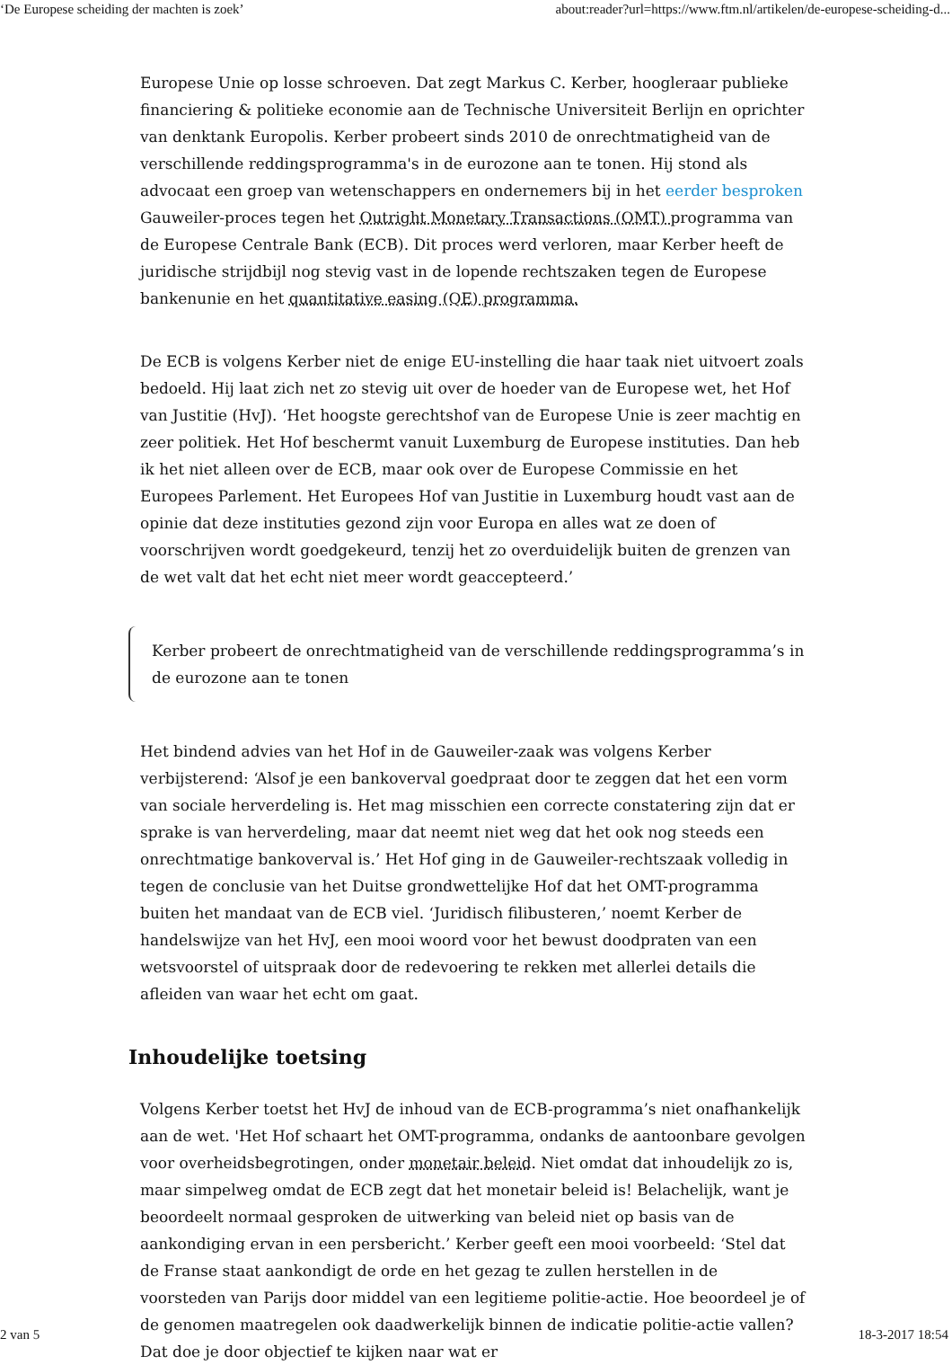‘De Europese scheiding der machten is zoek’ about:reader?url=https://www.ftm.nl/artikelen/de-europese-scheiding-d...
Europese Unie op losse schroeven. Dat zegt Markus C. Kerber, hoogleraar publieke financiering & politieke economie aan de Technische Universiteit Berlijn en oprichter van denktank Europolis. Kerber probeert sinds 2010 de onrechtmatigheid van de verschillende reddingsprogramma's in de eurozone aan te tonen. Hij stond als advocaat een groep van wetenschappers en ondernemers bij in het eerder besproken Gauweiler-proces tegen het Outright Monetary Transactions (OMT) programma van de Europese Centrale Bank (ECB). Dit proces werd verloren, maar Kerber heeft de juridische strijdbijl nog stevig vast in de lopende rechtszaken tegen de Europese bankenunie en het quantitative easing (QE) programma.
De ECB is volgens Kerber niet de enige EU-instelling die haar taak niet uitvoert zoals bedoeld. Hij laat zich net zo stevig uit over de hoeder van de Europese wet, het Hof van Justitie (HvJ). ‘Het hoogste gerechtshof van de Europese Unie is zeer machtig en zeer politiek. Het Hof beschermt vanuit Luxemburg de Europese instituties. Dan heb ik het niet alleen over de ECB, maar ook over de Europese Commissie en het Europees Parlement. Het Europees Hof van Justitie in Luxemburg houdt vast aan de opinie dat deze instituties gezond zijn voor Europa en alles wat ze doen of voorschrijven wordt goedgekeurd, tenzij het zo overduidelijk buiten de grenzen van de wet valt dat het echt niet meer wordt geaccepteerd.’
Kerber probeert de onrechtmatigheid van de verschillende reddingsprogramma’s in de eurozone aan te tonen
Het bindend advies van het Hof in de Gauweiler-zaak was volgens Kerber verbijsterend: ‘Alsof je een bankoverval goedpraat door te zeggen dat het een vorm van sociale herverdeling is. Het mag misschien een correcte constatering zijn dat er sprake is van herverdeling, maar dat neemt niet weg dat het ook nog steeds een onrechtmatige bankoverval is.’ Het Hof ging in de Gauweiler-rechtszaak volledig in tegen de conclusie van het Duitse grondwettelijke Hof dat het OMT-programma buiten het mandaat van de ECB viel. ‘Juridisch filibusteren,’ noemt Kerber de handelswijze van het HvJ, een mooi woord voor het bewust doodpraten van een wetsvoorstel of uitspraak door de redevoering te rekken met allerlei details die afleiden van waar het echt om gaat.
Inhoudelijke toetsing
Volgens Kerber toetst het HvJ de inhoud van de ECB-programma’s niet onafhankelijk aan de wet. 'Het Hof schaart het OMT-programma, ondanks de aantoonbare gevolgen voor overheidsbegrotingen, onder monetair beleid. Niet omdat dat inhoudelijk zo is, maar simpelweg omdat de ECB zegt dat het monetair beleid is! Belachelijk, want je beoordeelt normaal gesproken de uitwerking van beleid niet op basis van de aankondiging ervan in een persbericht.’ Kerber geeft een mooi voorbeeld: ‘Stel dat de Franse staat aankondigt de orde en het gezag te zullen herstellen in de voorsteden van Parijs door middel van een legitieme politie-actie. Hoe beoordeel je of de genomen maatregelen ook daadwerkelijk binnen de indicatie politie-actie vallen? Dat doe je door objectief te kijken naar wat er
2 van 5 18-3-2017 18:54